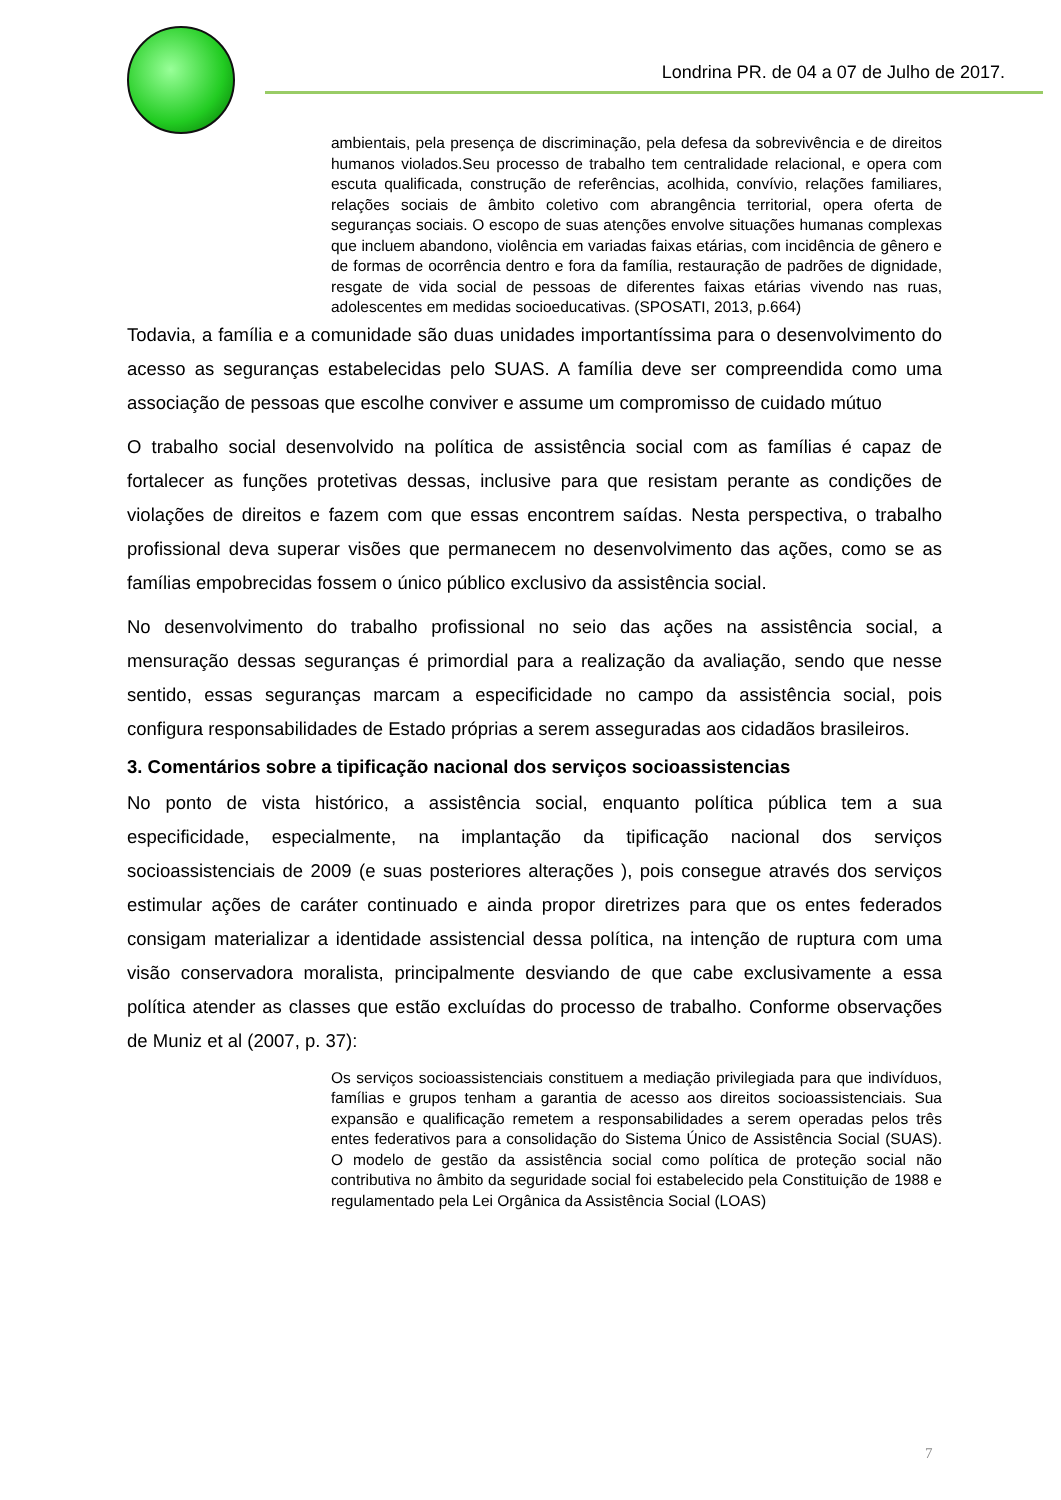Londrina PR. de 04 a 07 de Julho de 2017.
ambientais, pela presença de discriminação, pela defesa da sobrevivência e de direitos humanos violados.Seu processo de trabalho tem centralidade relacional, e opera com escuta qualificada, construção de referências, acolhida, convívio, relações familiares, relações sociais de âmbito coletivo com abrangência territorial, opera oferta de seguranças sociais. O escopo de suas atenções envolve situações humanas complexas que incluem abandono, violência em variadas faixas etárias, com incidência de gênero e de formas de ocorrência dentro e fora da família, restauração de padrões de dignidade, resgate de vida social de pessoas de diferentes faixas etárias vivendo nas ruas, adolescentes em medidas socioeducativas. (SPOSATI, 2013, p.664)
Todavia, a família e a comunidade são duas unidades importantíssima para o desenvolvimento do acesso as seguranças estabelecidas pelo SUAS. A família deve ser compreendida como uma associação de pessoas que escolhe conviver e assume um compromisso de cuidado mútuo
O trabalho social desenvolvido na política de assistência social com as famílias é capaz de fortalecer as funções protetivas dessas, inclusive para que resistam perante as condições de violações de direitos e fazem com que essas encontrem saídas. Nesta perspectiva, o trabalho profissional deva superar visões que permanecem no desenvolvimento das ações, como se as famílias empobrecidas fossem o único público exclusivo da assistência social.
No desenvolvimento do trabalho profissional no seio das ações na assistência social, a mensuração dessas seguranças é primordial para a realização da avaliação, sendo que nesse sentido, essas seguranças marcam a especificidade no campo da assistência social, pois configura responsabilidades de Estado próprias a serem asseguradas aos cidadãos brasileiros.
3. Comentários sobre a tipificação nacional dos serviços socioassistencias
No ponto de vista histórico, a assistência social, enquanto política pública tem a sua especificidade, especialmente, na implantação da tipificação nacional dos serviços socioassistenciais de 2009 (e suas posteriores alterações ), pois consegue através dos serviços estimular ações de caráter continuado e ainda propor diretrizes para que os entes federados consigam materializar a identidade assistencial dessa política, na intenção de ruptura com uma visão conservadora moralista, principalmente desviando de que cabe exclusivamente a essa política atender as classes que estão excluídas do processo de trabalho. Conforme observações de Muniz et al (2007, p. 37):
Os serviços socioassistenciais constituem a mediação privilegiada para que indivíduos, famílias e grupos tenham a garantia de acesso aos direitos socioassistenciais. Sua expansão e qualificação remetem a responsabilidades a serem operadas pelos três entes federativos para a consolidação do Sistema Único de Assistência Social (SUAS). O modelo de gestão da assistência social como política de proteção social não contributiva no âmbito da seguridade social foi estabelecido pela Constituição de 1988 e regulamentado pela Lei Orgânica da Assistência Social (LOAS)
7